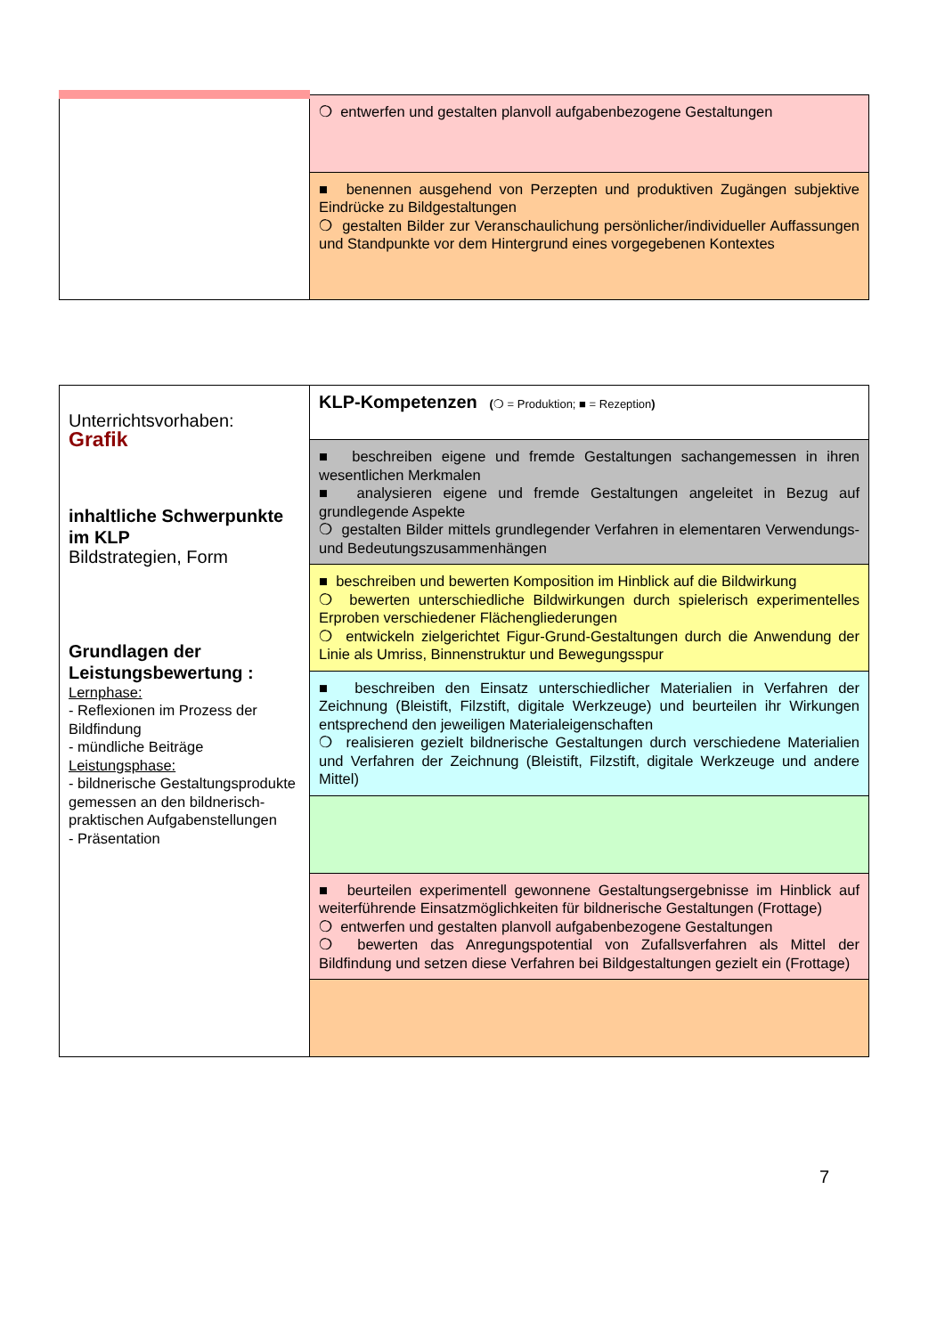| | ❍ entwerfen und gestalten planvoll aufgabenbezogene Gestaltungen |
| | ■ benennen ausgehend von Perzepten und produktiven Zugängen subjektive Eindrücke zu Bildgestaltungen ❍ gestalten Bilder zur Veranschaulichung persönlicher/individueller Auffassungen und Standpunkte vor dem Hintergrund eines vorgegebenen Kontextes |
| Unterrichtsvorhaben: Grafik inhaltliche Schwerpunkte im KLP Bildstrategien, Form Grundlagen der Leistungsbewertung : Lernphase: - Reflexionen im Prozess der Bildfindung - mündliche Beiträge Leistungsphase: - bildnerische Gestaltungsprodukte gemessen an den bildnerisch-praktischen Aufgabenstellungen - Präsentation | KLP-Kompetenzen ( ❍ = Produktion; ■ = Rezeption ) |
| | ■ beschreiben eigene und fremde Gestaltungen sachangemessen in ihren wesentlichen Merkmalen ■ analysieren eigene und fremde Gestaltungen angeleitet in Bezug auf grundlegende Aspekte ❍ gestalten Bilder mittels grundlegender Verfahren in elementaren Verwendungs- und Bedeutungszusammenhängen |
| | ■ beschreiben und bewerten Komposition im Hinblick auf die Bildwirkung ❍ bewerten unterschiedliche Bildwirkungen durch spielerisch experimentelles Erproben verschiedener Flächengliederungen ❍ entwickeln zielgerichtet Figur-Grund-Gestaltungen durch die Anwendung der Linie als Umriss, Binnenstruktur und Bewegungsspur |
| | ■ beschreiben den Einsatz unterschiedlicher Materialien in Verfahren der Zeichnung (Bleistift, Filzstift, digitale Werkzeuge) und beurteilen ihr Wirkungen entsprechend den jeweiligen Materialeigenschaften ❍ realisieren gezielt bildnerische Gestaltungen durch verschiedene Materialien und Verfahren der Zeichnung (Bleistift, Filzstift, digitale Werkzeuge und andere Mittel) |
| | ■ beurteilen experimentell gewonnene Gestaltungsergebnisse im Hinblick auf weiterführende Einsatzmöglichkeiten für bildnerische Gestaltungen (Frottage) ❍ entwerfen und gestalten planvoll aufgabenbezogene Gestaltungen ❍ bewerten das Anregungspotential von Zufallsverfahren als Mittel der Bildfindung und setzen diese Verfahren bei Bildgestaltungen gezielt ein (Frottage) |
7